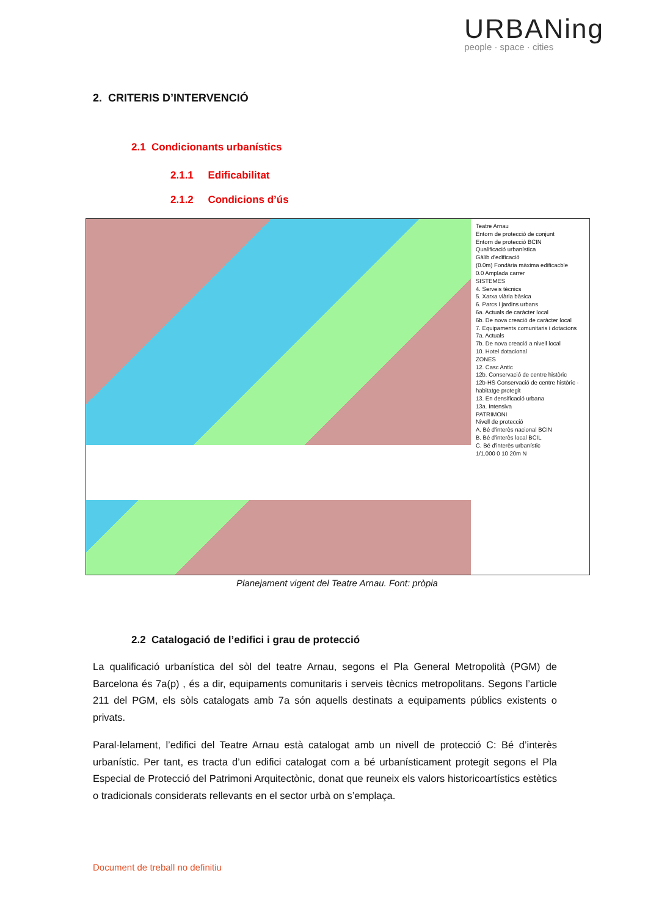URBANing
people · space · cities
2. CRITERIS D’INTERVENCIÓ
2.1 Condicionants urbanístics
2.1.1 Edificabilitat
2.1.2 Condicions d’ús
Teatre Arnau
Entorn de protecció de conjunt
Entorn de protecció BCIN
Qualificació urbanística
Gàlib d'edificació
(0.0m) Fondària màxima edificacble
0.0 Amplada carrer
SISTEMES
4. Serveis tècnics
5. Xarxa viària bàsica
6. Parcs i jardins urbans
6a. Actuals de caràcter local
6b. De nova creació de caràcter local
7. Equipaments comunitaris i dotacions
7a. Actuals
7b. De nova creació a nivell local
10. Hotel dotacional
ZONES
12. Casc Antic
12b. Conservació de centre històric
12b-HS Conservació de centre històric - habitatge protegit
13. En densificació urbana
13a. Intensiva
PATRIMONI
Nivell de protecció
A. Bé d'interès nacional BCIN
B. Bé d'interès local BCIL
C. Bé d'interès urbanístic
1/1.000 0 10 20m N
Planejament vigent del Teatre Arnau. Font: pròpia
2.2 Catalogació de l’edifici i grau de protecció
La qualificació urbanística del sòl del teatre Arnau, segons el Pla General Metropolità (PGM) de Barcelona és 7a(p) , és a dir, equipaments comunitaris i serveis tècnics metropolitans. Segons l’article 211 del PGM, els sòls catalogats amb 7a són aquells destinats a equipaments públics existents o privats.
Paral·lelament, l’edifici del Teatre Arnau està catalogat amb un nivell de protecció C: Bé d’interès urbanístic. Per tant, es tracta d’un edifici catalogat com a bé urbanísticament protegit segons el Pla Especial de Protecció del Patrimoni Arquitectònic, donat que reuneix els valors historicoartístics estètics o tradicionals considerats rellevants en el sector urbà on s’emplaça.
Document de treball no definitiu